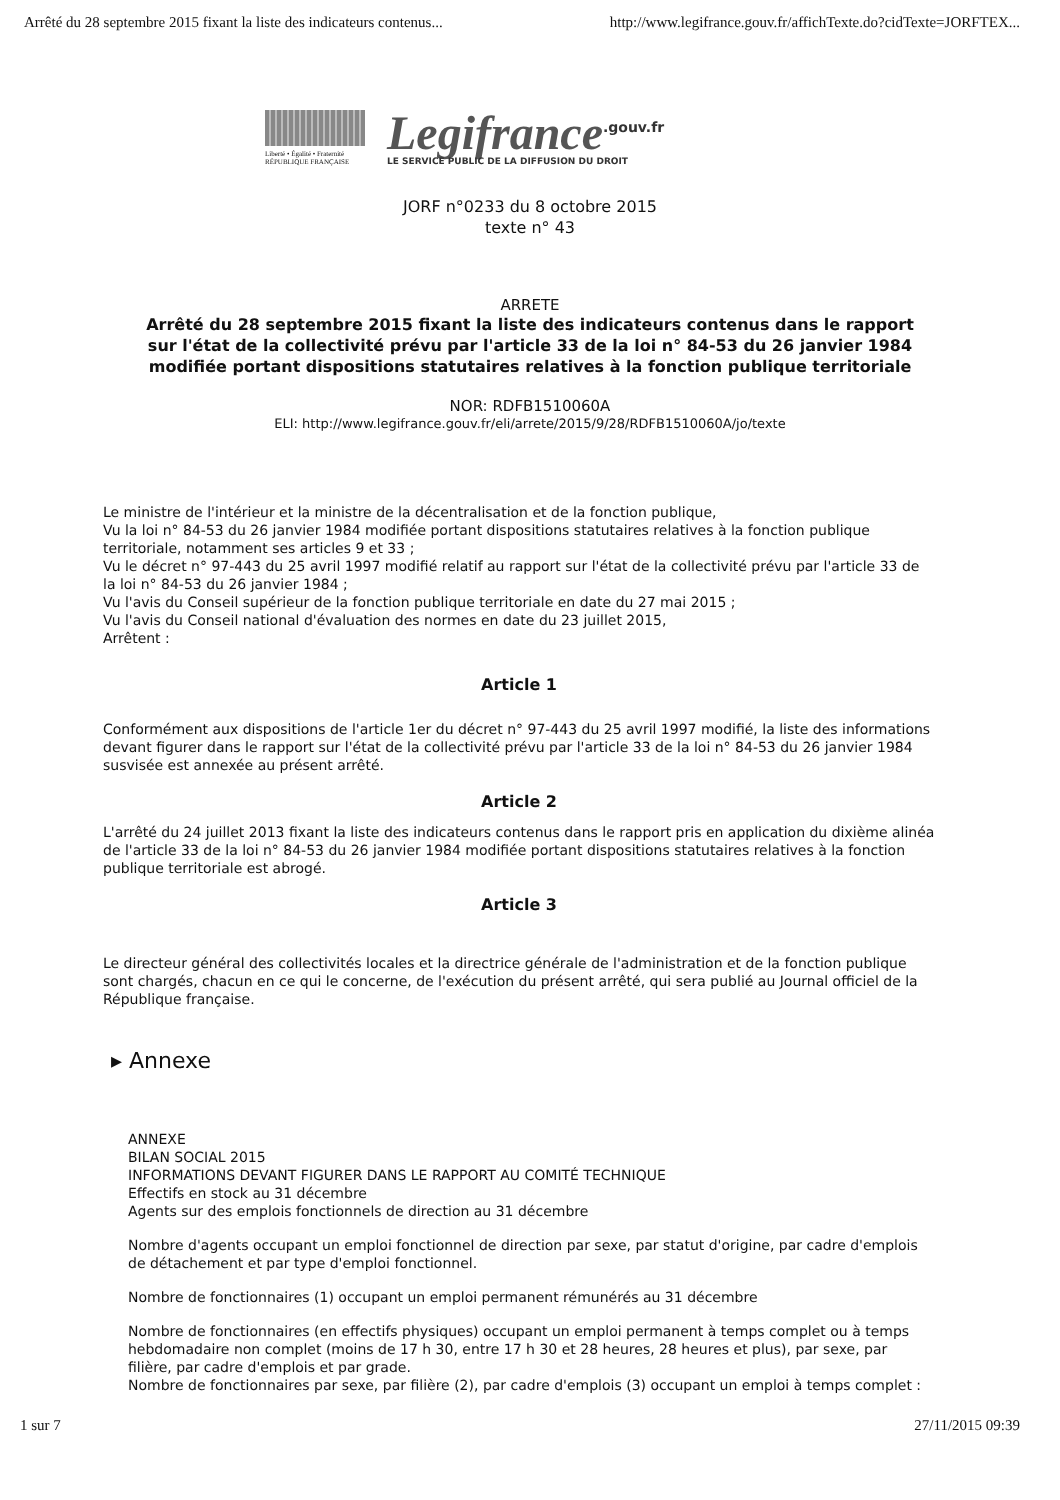Arrêté du 28 septembre 2015 fixant la liste des indicateurs contenus... http://www.legifrance.gouv.fr/affichTexte.do?cidTexte=JORFTEX...
Liberté • Égalité • Fraternité
RÉPUBLIQUE FRANÇAISE
Legifrance<sup>.gouv.fr</sup>
LE SERVICE PUBLIC DE LA DIFFUSION DU DROIT
JORF n°0233 du 8 octobre 2015
texte n° 43
ARRETE
Arrêté du 28 septembre 2015 fixant la liste des indicateurs contenus dans le rapport sur l'état de la collectivité prévu par l'article 33 de la loi n° 84-53 du 26 janvier 1984 modifiée portant dispositions statutaires relatives à la fonction publique territoriale
NOR: RDFB1510060A
ELI: http://www.legifrance.gouv.fr/eli/arrete/2015/9/28/RDFB1510060A/jo/texte
Le ministre de l'intérieur et la ministre de la décentralisation et de la fonction publique,
Vu la loi n° 84-53 du 26 janvier 1984 modifiée portant dispositions statutaires relatives à la fonction publique territoriale, notamment ses articles 9 et 33 ;
Vu le décret n° 97-443 du 25 avril 1997 modifié relatif au rapport sur l'état de la collectivité prévu par l'article 33 de la loi n° 84-53 du 26 janvier 1984 ;
Vu l'avis du Conseil supérieur de la fonction publique territoriale en date du 27 mai 2015 ;
Vu l'avis du Conseil national d'évaluation des normes en date du 23 juillet 2015,
Arrêtent :
Article 1
Conformément aux dispositions de l'article 1er du décret n° 97-443 du 25 avril 1997 modifié, la liste des informations devant figurer dans le rapport sur l'état de la collectivité prévu par l'article 33 de la loi n° 84-53 du 26 janvier 1984 susvisée est annexée au présent arrêté.
Article 2
L'arrêté du 24 juillet 2013 fixant la liste des indicateurs contenus dans le rapport pris en application du dixième alinéa de l'article 33 de la loi n° 84-53 du 26 janvier 1984 modifiée portant dispositions statutaires relatives à la fonction publique territoriale est abrogé.
Article 3
Le directeur général des collectivités locales et la directrice générale de l'administration et de la fonction publique sont chargés, chacun en ce qui le concerne, de l'exécution du présent arrêté, qui sera publié au Journal officiel de la République française.
▸ Annexe
ANNEXE
BILAN SOCIAL 2015
INFORMATIONS DEVANT FIGURER DANS LE RAPPORT AU COMITÉ TECHNIQUE
Effectifs en stock au 31 décembre
Agents sur des emplois fonctionnels de direction au 31 décembre
Nombre d'agents occupant un emploi fonctionnel de direction par sexe, par statut d'origine, par cadre d'emplois de détachement et par type d'emploi fonctionnel.
Nombre de fonctionnaires (1) occupant un emploi permanent rémunérés au 31 décembre
Nombre de fonctionnaires (en effectifs physiques) occupant un emploi permanent à temps complet ou à temps hebdomadaire non complet (moins de 17 h 30, entre 17 h 30 et 28 heures, 28 heures et plus), par sexe, par filière, par cadre d'emplois et par grade.
Nombre de fonctionnaires par sexe, par filière (2), par cadre d'emplois (3) occupant un emploi à temps complet :
1 sur 7 27/11/2015 09:39